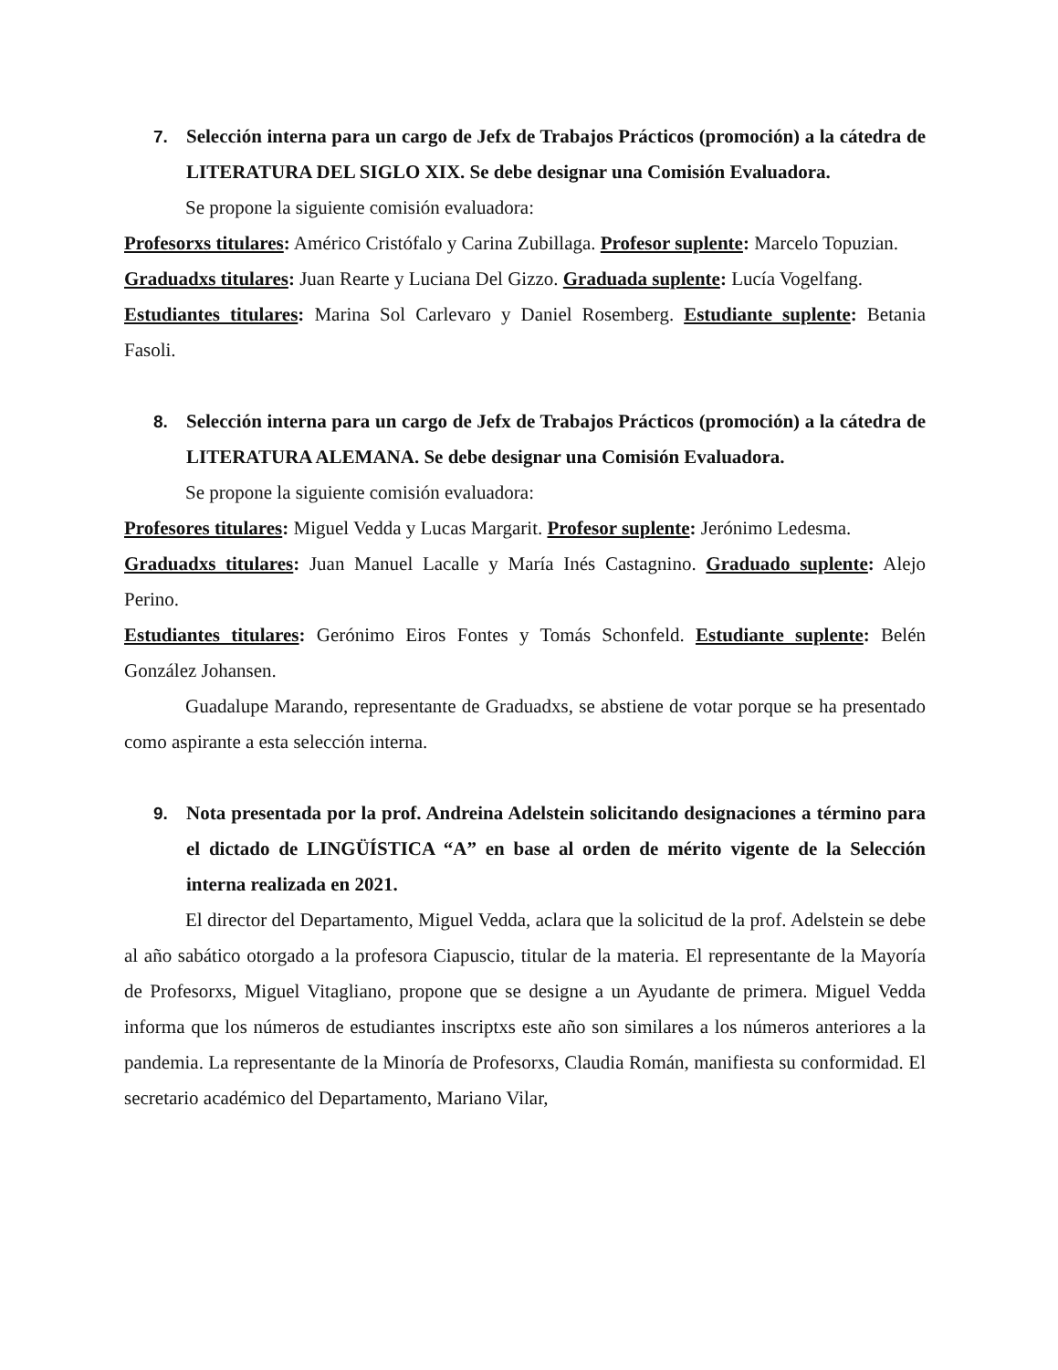7. Selección interna para un cargo de Jefx de Trabajos Prácticos (promoción) a la cátedra de LITERATURA DEL SIGLO XIX. Se debe designar una Comisión Evaluadora.
Se propone la siguiente comisión evaluadora:
Profesorxs titulares: Américo Cristófalo y Carina Zubillaga. Profesor suplente: Marcelo Topuzian.
Graduadxs titulares: Juan Rearte y Luciana Del Gizzo. Graduada suplente: Lucía Vogelfang.
Estudiantes titulares: Marina Sol Carlevaro y Daniel Rosemberg. Estudiante suplente: Betania Fasoli.
8. Selección interna para un cargo de Jefx de Trabajos Prácticos (promoción) a la cátedra de LITERATURA ALEMANA. Se debe designar una Comisión Evaluadora.
Se propone la siguiente comisión evaluadora:
Profesores titulares: Miguel Vedda y Lucas Margarit. Profesor suplente: Jerónimo Ledesma.
Graduadxs titulares: Juan Manuel Lacalle y María Inés Castagnino. Graduado suplente: Alejo Perino.
Estudiantes titulares: Gerónimo Eiros Fontes y Tomás Schonfeld. Estudiante suplente: Belén González Johansen.
Guadalupe Marando, representante de Graduadxs, se abstiene de votar porque se ha presentado como aspirante a esta selección interna.
9. Nota presentada por la prof. Andreina Adelstein solicitando designaciones a término para el dictado de LINGÜÍSTICA “A” en base al orden de mérito vigente de la Selección interna realizada en 2021.
El director del Departamento, Miguel Vedda, aclara que la solicitud de la prof. Adelstein se debe al año sabático otorgado a la profesora Ciapuscio, titular de la materia. El representante de la Mayoría de Profesorxs, Miguel Vitagliano, propone que se designe a un Ayudante de primera. Miguel Vedda informa que los números de estudiantes inscriptxs este año son similares a los números anteriores a la pandemia. La representante de la Minoría de Profesorxs, Claudia Román, manifiesta su conformidad. El secretario académico del Departamento, Mariano Vilar,